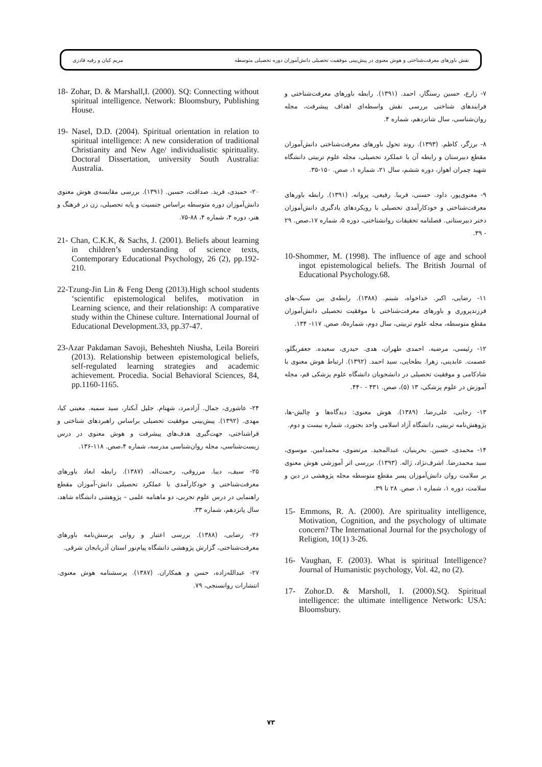نقش باورهای معرفت‌شناختی و هوش معنوی در پیش‌بینی موفقیت تحصیلی دانش‌آموزان دوره تحصیلی متوسطه مریم کیان و رقیه قادری
۷- زارع، حسین رستگار، احمد. (۱۳۹۱). رابطه باورهای معرفت‌شناختی و فرایندهای شناختی بررسی نقش واسطه‌ای اهداف پیشرفت، مجله روان‌شناسی، سال شانزدهم، شماره ۴.
۸- برزگر، کاظم. (۱۳۹۳). روند تحول باورهای معرفت‌شناختی دانش‌آموزان مقطع دبیرستان و رابطه آن با عملکرد تحصیلی، مجله علوم تربیتی دانشگاه شهید چمران اهواز، دوره ششم، سال ۲۱، شماره ۱، صص. ۱۵۰-۳۵.
۹- معنوی‌پور، داود. حسنی، فریبا. رفیعی، پروانه. (۱۳۹۱). رابطه باورهای معرفت‌شناختی و خودکارآمدی تحصیلی با رویکردهای یادگیری دانش‌آموزان دختر دبیرستانی. فصلنامه تحقیقات روانشناختی، دوره ۵، شماره ۱۷،صص. ۲۹ - ۳۹.
10-Shommer, M. (1998). The influence of age and school ingot epistemological beliefs. The British Journal of Educational Psychology.68.
۱۱- رضایی، اکبر. خداخواه، شبنم. (۱۳۸۸). رابطه‌ی بین سبک-های فرزندپروری و باورهای معرفت‌شناختی با موفقیت تحصیلی دانش‌آموزان مقطع متوسطه، مجله علوم تربیتی، سال دوم، شماره۵، صص. ۱۱۷- ۱۳۴.
۱۲- رئیسی، مرضیه. احمدی طهران، هدی. حیدری، سعیده. جعفربگلو، عصمت. عابدینی، زهرا. بطحایی، سید احمد. (۱۳۹۲). ارتباط هوش معنوی با شادکامی و موفقیت تحصیلی در دانشجویان دانشگاه علوم پزشکی قم، مجله آموزش در علوم پزشکی، ۱۳ (۵)، صص. ۴۳۱ - ۴۴۰.
۱۳- رجایی، علی‌رضا. (۱۳۸۹). هوش معنوی: دیدگاه‌ها و چالش-ها، پژوهش‌نامه تربیتی، دانشگاه آزاد اسلامی واحد بجنورد، شماره بیست و دوم.
۱۴- محمدی، حسین. بحرینیان، عبدالمجید. مرتضوی، محمدامین. موسوی، سید محمدرضا. اشرف‌نژاد، ژاله. (۱۳۹۳). بررسی اثر آموزشی هوش معنوی بر سلامت روان دانش‌آموزان پسر مقطع متوسطه مجله پژوهشی در دین و سلامت، دوره ۱، شماره ۱، صص. ۲۸ تا ۳۹.
15- Emmons, R. A. (2000). Are spirituality intelligence, Motivation, Cognition, and the psychology of ultimate concern? The International Journal for the psychology of Religion, 10(1) 3-26.
16- Vaughan, F. (2003). What is spiritual Intelligence? Journal of Humanistic psychology, Vol. 42, no (2).
17- Zohor.D. & Marsholl, I. (2000).SQ. Spiritual intelligence: the ultimate intelligence Network: USA: Bloomsbury.
18- Zohar, D. & Marshall,I. (2000). SQ: Connecting without spiritual intelligence. Network: Bloomsbury, Publishing House.
19- Nasel, D.D. (2004). Spiritual orientation in relation to spiritual intelligence: A new consideration of traditional Christianity and New Age/ individualistic spirituality. Doctoral Dissertation, university South Australia: Australia.
۲۰- حمیدی، فرید. صداقت، حسین. (۱۳۹۱). بررسی مقایسه‌ی هوش معنوی دانش‌آموزان دوره متوسطه براساس جنسیت و پایه تحصیلی، زن در فرهنگ و هنر، دوره ۴، شماره ۴، ۸۸-۷۵.
21- Chan, C.K.K, & Sachs, J. (2001). Beliefs about learning in children’s understanding of science texts, Contemporary Educational Psychology, 26 (2), pp.192-210.
22-Tzung-Jin Lin & Feng Deng (2013).High school students ‘scientific epistemological belifes, motivation in Learning science, and their relationship: A comparative study within the Chinese culture. International Journal of Educational Development.33, pp.37-47.
23-Azar Pakdaman Savoji, Beheshteh Niusha, Leila Boreiri (2013). Relationship between epistemological beliefs, self-regulated learning strategies and academic achievement. Procedia. Social Behavioral Sciences, 84, pp.1160-1165.
۲۴- عاشوری، جمال. آزادمرد، شهنام. جلیل آبکنار، سید سمیه. معینی کیا، مهدی. (۱۳۹۲). پیش‌بینی موفقیت تحصیلی براساس راهبردهای شناختی و فراشناختی، جهت‌گیری هدف‌های پیشرفت و هوش معنوی در درس زیست‌شناسی، مجله روان‌شناسی مدرسه، شماره ۴،صص. ۱۱۸-۱۳۶.
۲۵- سیف، دیبا. مرزوقی، رحمت‌اله. (۱۳۸۷). رابطه ابعاد باورهای معرفت‌شناختی و خودکارآمدی با عملکرد تحصیلی دانش-آموزان مقطع راهنمایی در درس علوم تجربی، دو ماهنامه علمی – پژوهشی دانشگاه شاهد، سال پانزدهم، شماره ۳۳.
۲۶- رضایی، (۱۳۸۸). بررسی اعتبار و روایی پرسش‌نامه باورهای معرفت‌شناختی، گزارش پژوهشی دانشگاه پیام‌نور استان آذربایجان شرقی.
۲۷- عبدالله‌زاده، حسن و همکاران. (۱۳۸۷). پرسشنامه هوش معنوی. انتشارات روانسنجی، ۷۹.
۷۳